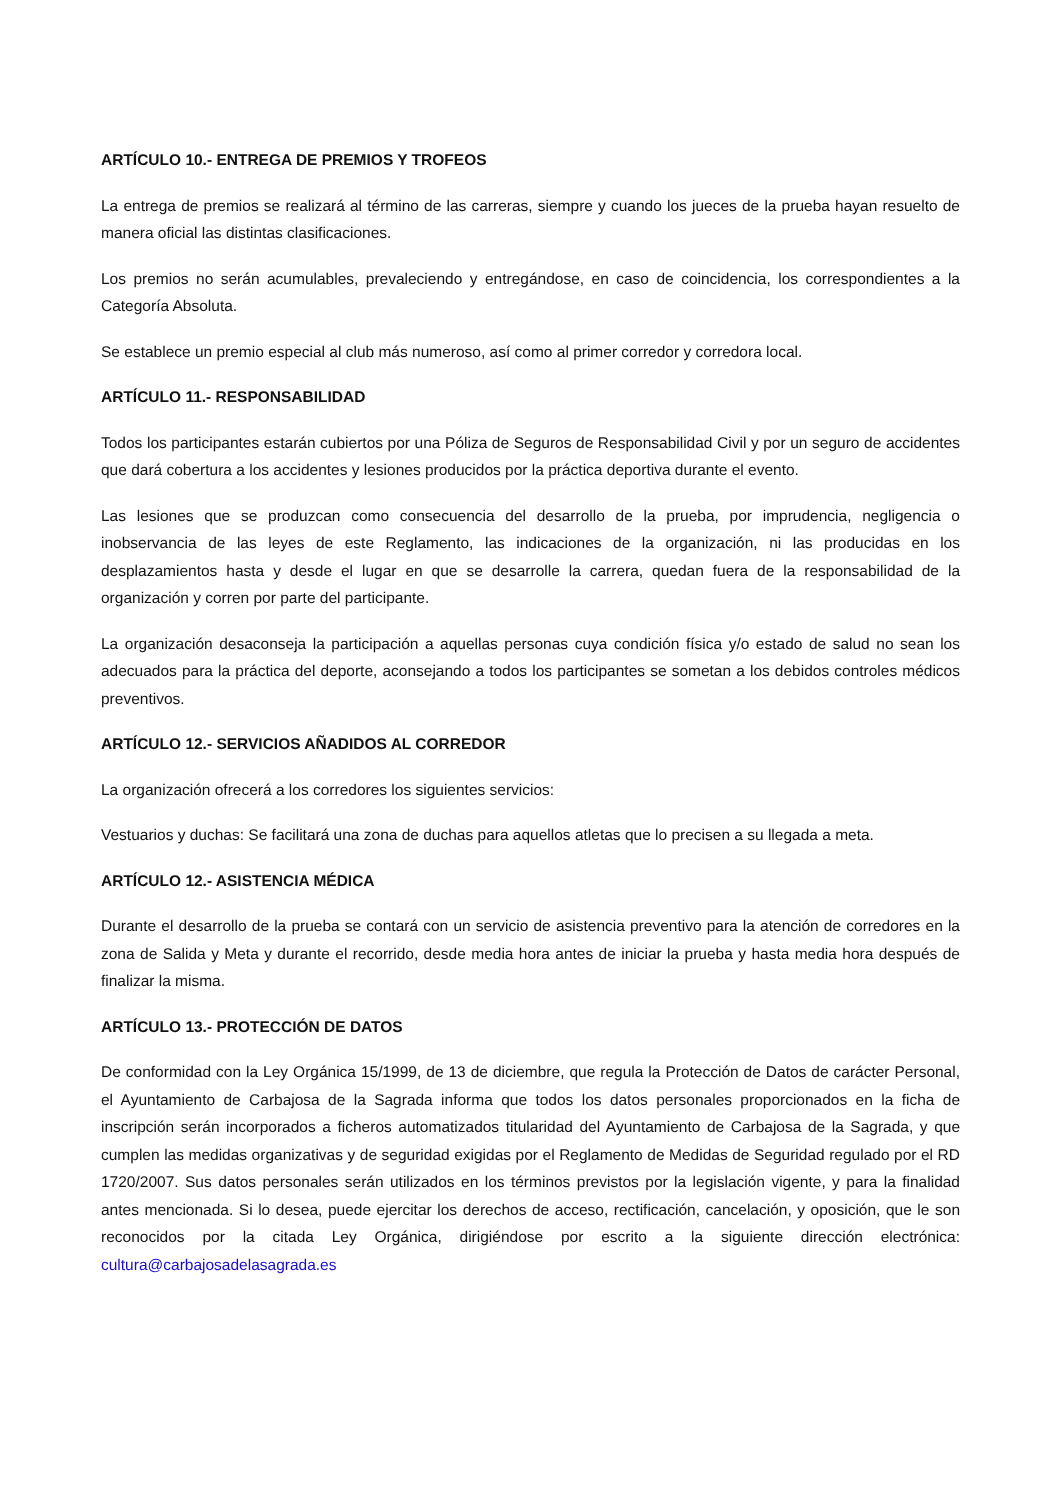ARTÍCULO 10.- ENTREGA DE PREMIOS Y TROFEOS
La entrega de premios se realizará al término de las carreras, siempre y cuando los jueces de la prueba hayan resuelto de manera oficial las distintas clasificaciones.
Los premios no serán acumulables, prevaleciendo y entregándose, en caso de coincidencia, los correspondientes a la Categoría Absoluta.
Se establece un premio especial al club más numeroso, así como al primer corredor y corredora local.
ARTÍCULO 11.- RESPONSABILIDAD
Todos los participantes estarán cubiertos por una Póliza de Seguros de Responsabilidad Civil y por un seguro de accidentes que dará cobertura a los accidentes y lesiones producidos por la práctica deportiva durante el evento.
Las lesiones que se produzcan como consecuencia del desarrollo de la prueba, por imprudencia, negligencia o inobservancia de las leyes de este Reglamento, las indicaciones de la organización, ni las producidas en los desplazamientos hasta y desde el lugar en que se desarrolle la carrera, quedan fuera de la responsabilidad de la organización y corren por parte del participante.
La organización desaconseja la participación a aquellas personas cuya condición física y/o estado de salud no sean los adecuados para la práctica del deporte, aconsejando a todos los participantes se sometan a los debidos controles médicos preventivos.
ARTÍCULO 12.- SERVICIOS AÑADIDOS AL CORREDOR
La organización ofrecerá a los corredores los siguientes servicios:
Vestuarios y duchas: Se facilitará una zona de duchas para aquellos atletas que lo precisen a su llegada a meta.
ARTÍCULO 12.- ASISTENCIA MÉDICA
Durante el desarrollo de la prueba se contará con un servicio de asistencia preventivo para la atención de corredores en la zona de Salida y Meta y durante el recorrido, desde media hora antes de iniciar la prueba y hasta media hora después de finalizar la misma.
ARTÍCULO 13.- PROTECCIÓN DE DATOS
De conformidad con la Ley Orgánica 15/1999, de 13 de diciembre, que regula la Protección de Datos de carácter Personal, el Ayuntamiento de Carbajosa de la Sagrada informa que todos los datos personales proporcionados en la ficha de inscripción serán incorporados a ficheros automatizados titularidad del Ayuntamiento de Carbajosa de la Sagrada, y que cumplen las medidas organizativas y de seguridad exigidas por el Reglamento de Medidas de Seguridad regulado por el RD 1720/2007. Sus datos personales serán utilizados en los términos previstos por la legislación vigente, y para la finalidad antes mencionada. Si lo desea, puede ejercitar los derechos de acceso, rectificación, cancelación, y oposición, que le son reconocidos por la citada Ley Orgánica, dirigiéndose por escrito a la siguiente dirección electrónica: cultura@carbajosadelasagrada.es